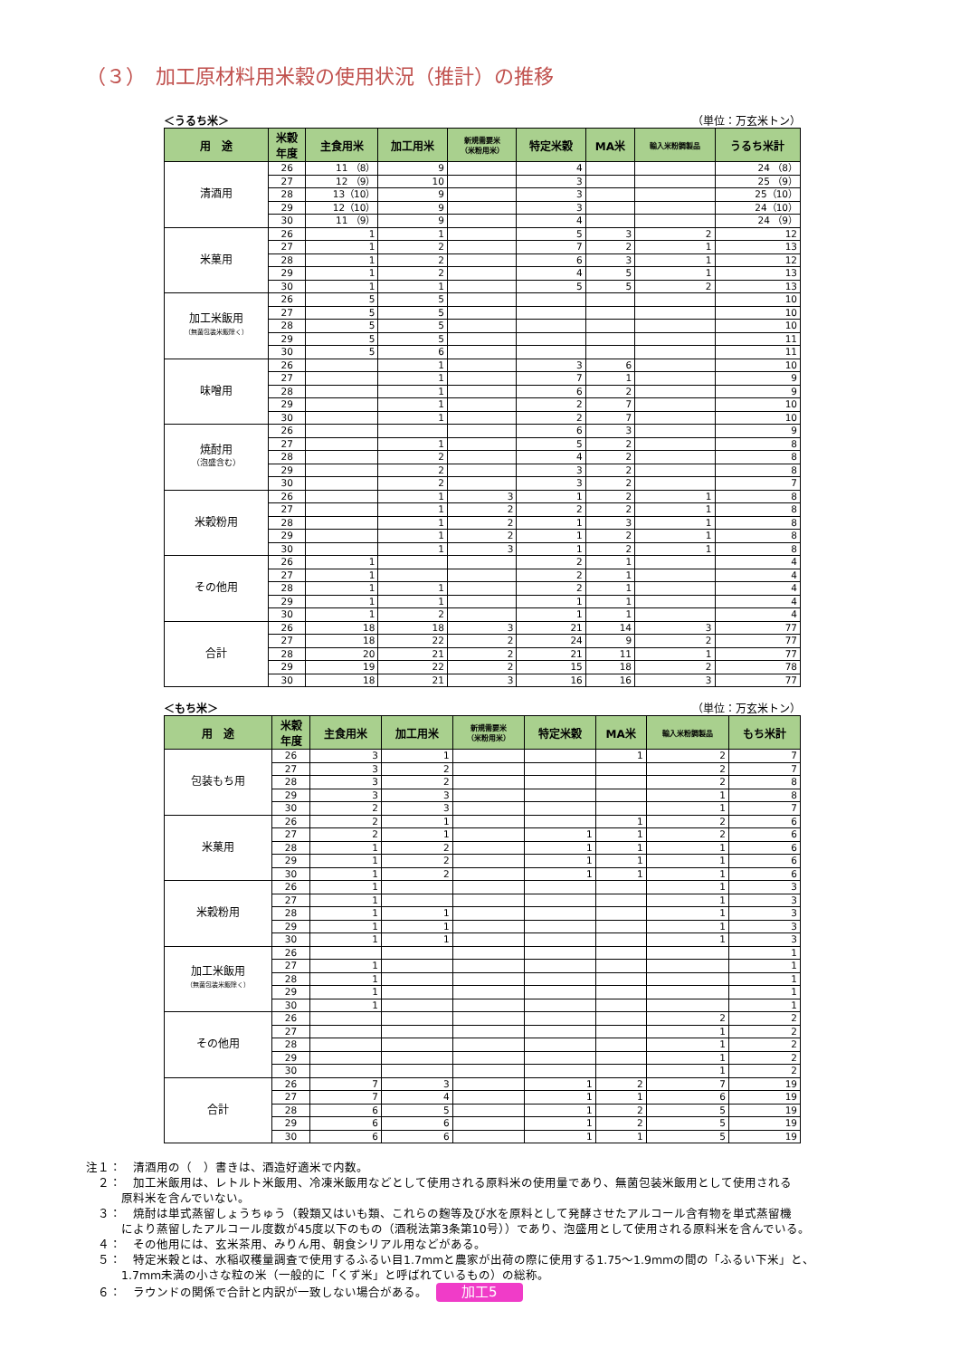（３）　加工原材料用米穀の使用状況（推計）の推移
＜うるち米＞ （単位：万玄米トン）
| 用 途 | 米穀 年度 | 主食用米 | 加工用米 | 新規需要米 （米粉用米） | 特定米穀 | MA米 | 輸入米粉調製品 | うるち米計 |
| --- | --- | --- | --- | --- | --- | --- | --- | --- |
| 清酒用 | 26 | 11 （8） | 9 | | 4 | | | 24 （8） |
| | 27 | 12 （9） | 10 | | 3 | | | 25 （9） |
| | 28 | 13（10） | 9 | | 3 | | | 25（10） |
| | 29 | 12（10） | 9 | | 3 | | | 24（10） |
| | 30 | 11 （9） | 9 | | 4 | | | 24 （9） |
| 米菓用 | 26 | 1 | 1 | | 5 | 3 | 2 | 12 |
| | 27 | 1 | 2 | | 7 | 2 | 1 | 13 |
| | 28 | 1 | 2 | | 6 | 3 | 1 | 12 |
| | 29 | 1 | 2 | | 4 | 5 | 1 | 13 |
| | 30 | 1 | 1 | | 5 | 5 | 2 | 13 |
| 加工米飯用 （無菌包装米飯除く） | 26 | 5 | 5 | | | | | 10 |
| | 27 | 5 | 5 | | | | | 10 |
| | 28 | 5 | 5 | | | | | 10 |
| | 29 | 5 | 5 | | | | | 11 |
| | 30 | 5 | 6 | | | | | 11 |
| 味噌用 | 26 | | 1 | | 3 | 6 | | 10 |
| | 27 | | 1 | | 7 | 1 | | 9 |
| | 28 | | 1 | | 6 | 2 | | 9 |
| | 29 | | 1 | | 2 | 7 | | 10 |
| | 30 | | 1 | | 2 | 7 | | 10 |
| 焼酎用 （泡盛含む） | 26 | | | | 6 | 3 | | 9 |
| | 27 | | 1 | | 5 | 2 | | 8 |
| | 28 | | 2 | | 4 | 2 | | 8 |
| | 29 | | 2 | | 3 | 2 | | 8 |
| | 30 | | 2 | | 3 | 2 | | 7 |
| 米穀粉用 | 26 | | 1 | 3 | 1 | 2 | 1 | 8 |
| | 27 | | 1 | 2 | 2 | 2 | 1 | 8 |
| | 28 | | 1 | 2 | 1 | 3 | 1 | 8 |
| | 29 | | 1 | 2 | 1 | 2 | 1 | 8 |
| | 30 | | 1 | 3 | 1 | 2 | 1 | 8 |
| その他用 | 26 | 1 | | | 2 | 1 | | 4 |
| | 27 | 1 | | | 2 | 1 | | 4 |
| | 28 | 1 | 1 | | 2 | 1 | | 4 |
| | 29 | 1 | 1 | | 1 | 1 | | 4 |
| | 30 | 1 | 2 | | 1 | 1 | | 4 |
| 合計 | 26 | 18 | 18 | 3 | 21 | 14 | 3 | 77 |
| | 27 | 18 | 22 | 2 | 24 | 9 | 2 | 77 |
| | 28 | 20 | 21 | 2 | 21 | 11 | 1 | 77 |
| | 29 | 19 | 22 | 2 | 15 | 18 | 2 | 78 |
| | 30 | 18 | 21 | 3 | 16 | 16 | 3 | 77 |
＜もち米＞ （単位：万玄米トン）
| 用 途 | 米穀 年度 | 主食用米 | 加工用米 | 新規需要米 （米粉用米） | 特定米穀 | MA米 | 輸入米粉調製品 | もち米計 |
| --- | --- | --- | --- | --- | --- | --- | --- | --- |
| 包装もち用 | 26 | 3 | 1 | | | 1 | 2 | 7 |
| | 27 | 3 | 2 | | | | 2 | 7 |
| | 28 | 3 | 2 | | | | 2 | 8 |
| | 29 | 3 | 3 | | | | 1 | 8 |
| | 30 | 2 | 3 | | | | 1 | 7 |
| 米菓用 | 26 | 2 | 1 | | | 1 | 2 | 6 |
| | 27 | 2 | 1 | | 1 | 1 | 2 | 6 |
| | 28 | 1 | 2 | | 1 | 1 | 1 | 6 |
| | 29 | 1 | 2 | | 1 | 1 | 1 | 6 |
| | 30 | 1 | 2 | | 1 | 1 | 1 | 6 |
| 米穀粉用 | 26 | 1 | | | | | 1 | 3 |
| | 27 | 1 | | | | | 1 | 3 |
| | 28 | 1 | 1 | | | | 1 | 3 |
| | 29 | 1 | 1 | | | | 1 | 3 |
| | 30 | 1 | 1 | | | | 1 | 3 |
| 加工米飯用 （無菌包装米飯除く） | 26 | | | | | | | 1 |
| | 27 | 1 | | | | | | 1 |
| | 28 | 1 | | | | | | 1 |
| | 29 | 1 | | | | | | 1 |
| | 30 | 1 | | | | | | 1 |
| その他用 | 26 | | | | | | 2 | 2 |
| | 27 | | | | | | 1 | 2 |
| | 28 | | | | | | 1 | 2 |
| | 29 | | | | | | 1 | 2 |
| | 30 | | | | | | 1 | 2 |
| 合計 | 26 | 7 | 3 | | 1 | 2 | 7 | 19 |
| | 27 | 7 | 4 | | 1 | 1 | 6 | 19 |
| | 28 | 6 | 5 | | 1 | 2 | 5 | 19 |
| | 29 | 6 | 6 | | 1 | 2 | 5 | 19 |
| | 30 | 6 | 6 | | 1 | 1 | 5 | 19 |
注１：　清酒用の（　）書きは、酒造好適米で内数。
　２：　加工米飯用は、レトルト米飯用、冷凍米飯用などとして使用される原料米の使用量であり、無菌包装米飯用として使用される
　　　原料米を含んでいない。
　３：　焼酎は単式蒸留しょうちゅう（穀類又はいも類、これらの麹等及び水を原料として発酵させたアルコール含有物を単式蒸留機
　　　により蒸留したアルコール度数が45度以下のもの（酒税法第3条第10号））であり、泡盛用として使用される原料米を含んでいる。
　４：　その他用には、玄米茶用、みりん用、朝食シリアル用などがある。
　５：　特定米穀とは、水稲収穫量調査で使用するふるい目1.7mmと農家が出荷の際に使用する1.75～1.9mmの間の「ふるい下米」と、
　　　1.7mm未満の小さな粒の米（一般的に「くず米」と呼ばれているもの）の総称。
　６：　ラウンドの関係で合計と内訳が一致しない場合がある。 加工5